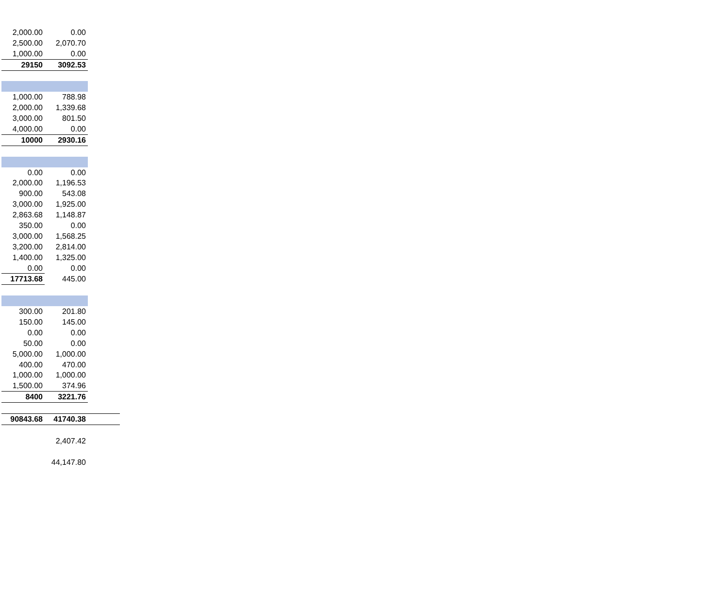| 2,000.00 | 0.00 | |
| 2,500.00 | 2,070.70 | |
| 1,000.00 | 0.00 | |
| 29150 | 3092.53 | |
| 1,000.00 | 788.98 | |
| 2,000.00 | 1,339.68 | |
| 3,000.00 | 801.50 | |
| 4,000.00 | 0.00 | |
| 10000 | 2930.16 | |
| 0.00 | 0.00 | |
| 2,000.00 | 1,196.53 | |
| 900.00 | 543.08 | |
| 3,000.00 | 1,925.00 | |
| 2,863.68 | 1,148.87 | |
| 350.00 | 0.00 | |
| 3,000.00 | 1,568.25 | |
| 3,200.00 | 2,814.00 | |
| 1,400.00 | 1,325.00 | |
| 0.00 | 0.00 | |
| 17713.68 | 445.00 | |
| 300.00 | 201.80 | |
| 150.00 | 145.00 | |
| 0.00 | 0.00 | |
| 50.00 | 0.00 | |
| 5,000.00 | 1,000.00 | |
| 400.00 | 470.00 | |
| 1,000.00 | 1,000.00 | |
| 1,500.00 | 374.96 | |
| 8400 | 3221.76 | |
| 90843.68 | 41740.38 | |
| | 2,407.42 | |
| | 44,147.80 | |